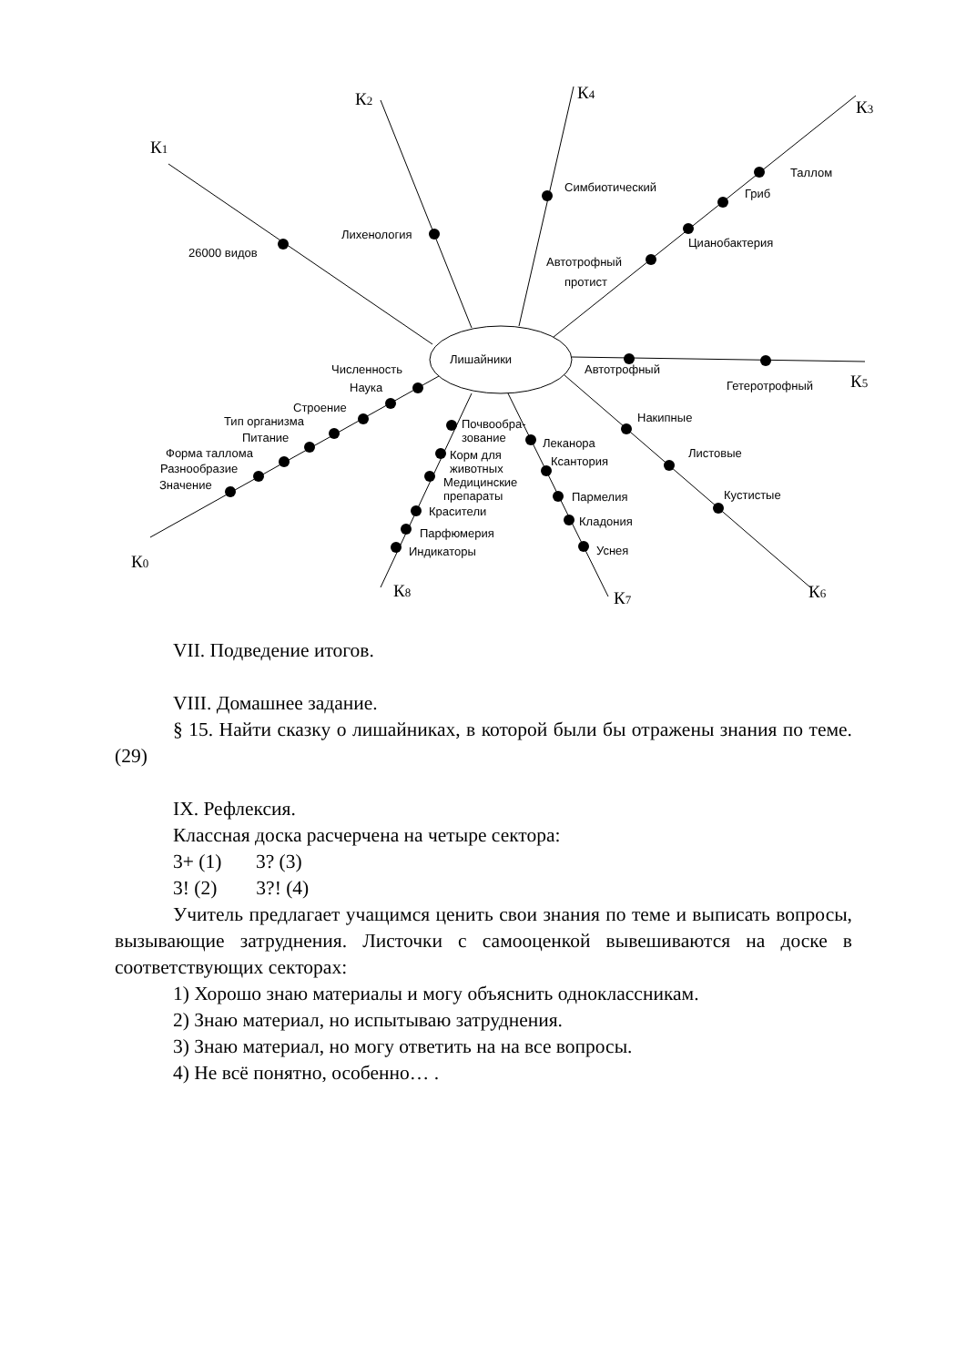26000 видов
Лихенология
Симбиотический
Таллом
Гриб
Цианобактерия
Автотрофный
протист
Лишайники
Автотрофный
Гетеротрофный
Накипные
Листовые
Кустистые
Леканора
Ксантория
Пармелия
Кладония
Уснея
Почвообра-
зование
Корм для
животных
Медицинские
препараты
Красители
Парфюмерия
Индикаторы
Численность
Наука
Строение
Тип организма
Питание
Форма таллома
Разнообразие
Значение
К1
К2
К4
К3
К5
К6
К7
К8
К0
VII. Подведение итогов.
VIII. Домашнее задание.
§ 15. Найти сказку о лишайниках, в которой были бы отражены знания по теме. (29)
IX. Рефлексия.
Классная доска расчерчена на четыре сектора:
3+ (1) 3? (3)
3! (2) 3?! (4)
Учитель предлагает учащимся ценить свои знания по теме и выписать вопросы, вызывающие затруднения. Листочки с самооценкой вывешиваются на доске в соответствующих секторах:
1) Хорошо знаю материалы и могу объяснить одноклассникам.
2) Знаю материал, но испытываю затруднения.
3) Знаю материал, но могу ответить на на все вопросы.
4) Не всё понятно, особенно… .